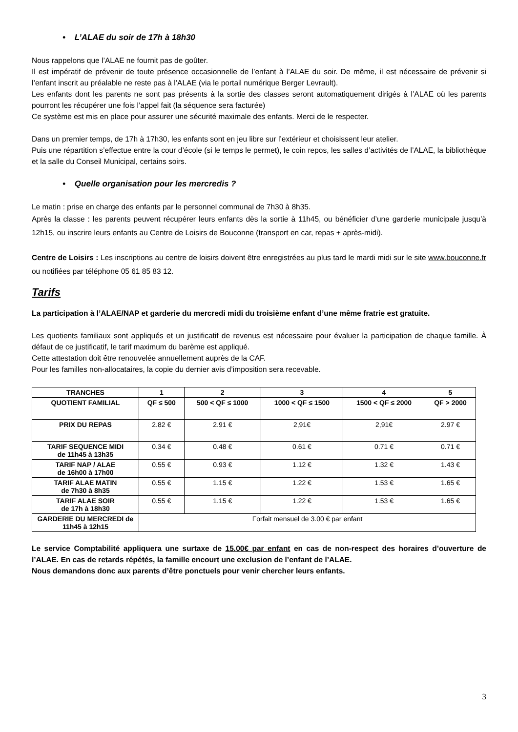• L’ALAE du soir de 17h à 18h30
Nous rappelons que l’ALAE ne fournit pas de goûter.
Il est impératif de prévenir de toute présence occasionnelle de l’enfant à l’ALAE du soir. De même, il est nécessaire de prévenir si l’enfant inscrit au préalable ne reste pas à l’ALAE (via le portail numérique Berger Levrault).
Les enfants dont les parents ne sont pas présents à la sortie des classes seront automatiquement dirigés à l’ALAE où les parents pourront les récupérer une fois l’appel fait (la séquence sera facturée)
Ce système est mis en place pour assurer une sécurité maximale des enfants. Merci de le respecter.
Dans un premier temps, de 17h à 17h30, les enfants sont en jeu libre sur l’extérieur et choisissent leur atelier.
Puis une répartition s’effectue entre la cour d’école (si le temps le permet), le coin repos, les salles d’activités de l’ALAE, la bibliothèque et la salle du Conseil Municipal, certains soirs.
• Quelle organisation pour les mercredis ?
Le matin : prise en charge des enfants par le personnel communal de 7h30 à 8h35.
Après la classe : les parents peuvent récupérer leurs enfants dès la sortie à 11h45, ou bénéficier d’une garderie municipale jusqu’à 12h15, ou inscrire leurs enfants au Centre de Loisirs de Bouconne (transport en car, repas + après-midi).
Centre de Loisirs : Les inscriptions au centre de loisirs doivent être enregistrées au plus tard le mardi midi sur le site www.bouconne.fr ou notifiées par téléphone 05 61 85 83 12.
Tarifs
La participation à l’ALAE/NAP et garderie du mercredi midi du troisième enfant d’une même fratrie est gratuite.
Les quotients familiaux sont appliqués et un justificatif de revenus est nécessaire pour évaluer la participation de chaque famille. À défaut de ce justificatif, le tarif maximum du barème est appliqué.
Cette attestation doit être renouvelée annuellement auprès de la CAF.
Pour les familles non-allocataires, la copie du dernier avis d’imposition sera recevable.
| TRANCHES | 1 | 2 | 3 | 4 | 5 |
| --- | --- | --- | --- | --- | --- |
| QUOTIENT FAMILIAL | QF ≤ 500 | 500 < QF ≤ 1000 | 1000 < QF ≤ 1500 | 1500 < QF ≤ 2000 | QF > 2000 |
| PRIX DU REPAS | 2.82 € | 2.91 € | 2,91€ | 2,91€ | 2.97 € |
| TARIF SEQUENCE MIDI de 11h45 à 13h35 | 0.34 € | 0.48 € | 0.61 € | 0.71 € | 0.71 € |
| TARIF NAP / ALAE de 16h00 à 17h00 | 0.55 € | 0.93 € | 1.12 € | 1.32 € | 1.43 € |
| TARIF ALAE MATIN de 7h30 à 8h35 | 0.55 € | 1.15 € | 1.22 € | 1.53 € | 1.65 € |
| TARIF ALAE SOIR de 17h à 18h30 | 0.55 € | 1.15 € | 1.22 € | 1.53 € | 1.65 € |
| GARDERIE DU MERCREDI de 11h45 à 12h15 | Forfait mensuel de 3.00 € par enfant | | | | |
Le service Comptabilité appliquera une surtaxe de 15.00€ par enfant en cas de non-respect des horaires d’ouverture de l’ALAE. En cas de retards répétés, la famille encourt une exclusion de l’enfant de l’ALAE.
Nous demandons donc aux parents d’être ponctuels pour venir chercher leurs enfants.
3